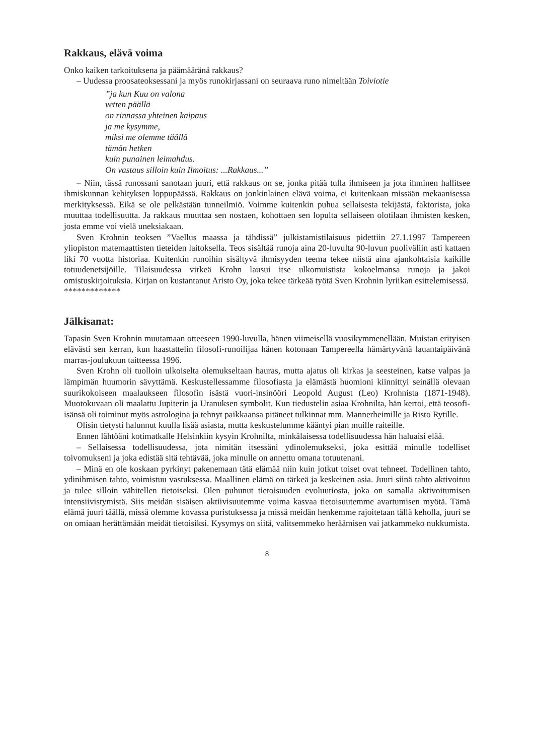Rakkaus, elävä voima
Onko kaiken tarkoituksena ja päämääränä rakkaus?
– Uudessa proosateoksessani ja myös runokirjassani on seuraava runo nimeltään Toiviotie
”ja kun Kuu on valona
vetten päällä
on rinnassa yhteinen kaipaus
ja me kysymme,
miksi me olemme täällä
tämän hetken
kuin punainen leimahdus.
On vastaus silloin kuin Ilmoitus: ...Rakkaus...”
– Niin, tässä runossani sanotaan juuri, että rakkaus on se, jonka pitää tulla ihmiseen ja jota ihminen hallitsee ihmiskunnan kehityksen loppupäässä. Rakkaus on jonkinlainen elävä voima, ei kuitenkaan missään mekaanisessa merkityksessä. Eikä se ole pelkästään tunneilmiö. Voimme kuitenkin puhua sellaisesta tekijästä, faktorista, joka muuttaa todellisuutta. Ja rakkaus muuttaa sen nostaen, kohottaen sen lopulta sellaiseen olotilaan ihmisten kesken, josta emme voi vielä uneksiakaan.
Sven Krohnin teoksen ”Vaellus maassa ja tähdissä” julkistamistilaisuus pidettiin 27.1.1997 Tampereen yliopiston matemaattisten tieteiden laitoksella. Teos sisältää runoja aina 20-luvulta 90-luvun puoliväliin asti kattaen liki 70 vuotta historiaa. Kuitenkin runoihin sisältyvä ihmisyyden teema tekee niistä aina ajankohtaisia kaikille totuudenetsijöille. Tilaisuudessa virkeä Krohn lausui itse ulkomuistista kokoelmansa runoja ja jakoi omistuskirjoituksia. Kirjan on kustantanut Aristo Oy, joka tekee tärkeää työtä Sven Krohnin lyriikan esittelemisessä.
*************
Jälkisanat:
Tapasin Sven Krohnin muutamaan otteeseen 1990-luvulla, hänen viimeisellä vuosikymmenellään. Muistan erityisen elävästi sen kerran, kun haastattelin filosofi-runoilijaa hänen kotonaan Tampereella hämärtyvänä lauantaipäivänä marras-joulukuun taitteessa 1996.
Sven Krohn oli tuolloin ulkoiselta olemukseltaan hauras, mutta ajatus oli kirkas ja seesteinen, katse valpas ja lämpimän huumorin sävyttämä. Keskustellessamme filosofiasta ja elämästä huomioni kiinnittyi seinällä olevaan suurikokoiseen maalaukseen filosofin isästä vuori-insinööri Leopold August (Leo) Krohnista (1871-1948). Muotokuvaan oli maalattu Jupiterin ja Uranuksen symbolit. Kun tiedustelin asiaa Krohnilta, hän kertoi, että teosofi-isänsä oli toiminut myös astrologina ja tehnyt paikkaansa pitäneet tulkinnat mm. Mannerheimille ja Risto Rytille.
Olisin tietysti halunnut kuulla lisää asiasta, mutta keskustelumme kääntyi pian muille raiteille.
Ennen lähtöäni kotimatkalle Helsinkiin kysyin Krohnilta, minkälaisessa todellisuudessa hän haluaisi elää.
– Sellaisessa todellisuudessa, jota nimitän itsessäni ydinolemukseksi, joka esittää minulle todelliset toivomukseni ja joka edistää sitä tehtävää, joka minulle on annettu omana totuutenani.
– Minä en ole koskaan pyrkinyt pakenemaan tätä elämää niin kuin jotkut toiset ovat tehneet. Todellinen tahto, ydinihmisen tahto, voimistuu vastuksessa. Maallinen elämä on tärkeä ja keskeinen asia. Juuri siinä tahto aktivoituu ja tulee silloin vähitellen tietoiseksi. Olen puhunut tietoisuuden evoluutiosta, joka on samalla aktivoitumisen intensiivistymistä. Siis meidän sisäisen aktiivisuutemme voima kasvaa tietoisuutemme avartumisen myötä. Tämä elämä juuri täällä, missä olemme kovassa puristuksessa ja missä meidän henkemme rajoitetaan tällä keholla, juuri se on omiaan herättämään meidät tietoisiksi. Kysymys on siitä, valitsemmeko heräämisen vai jatkammeko nukkumista.
8